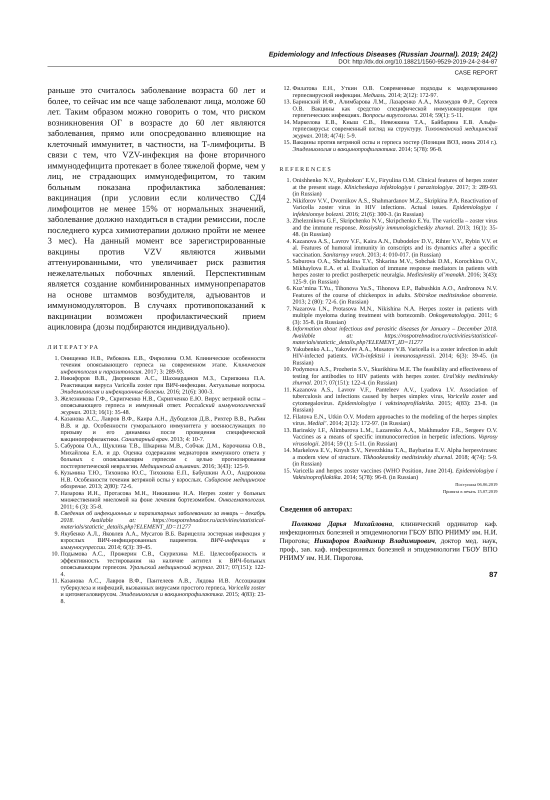Epidemiology and Infectious Diseases (Russian Journal). 2019; 24(2)
DOI: http://dx.doi.org/10.18821/1560-9529-2019-24-2-84-87
CASE REPORT
раньше это считалось заболевание возраста 60 лет и более, то сейчас им все чаще заболевают лица, моложе 60 лет. Таким образом можно говорить о том, что риском возникновения ОГ в возрасте до 60 лет являются заболевания, прямо или опосредованно влияющие на клеточный иммунитет, в частности, на Т-лимфоциты. В связи с тем, что VZV-инфекция на фоне вторичного иммунодефицита протекает в более тяжелой форме, чем у лиц, не страдающих иммунодефицитом, то таким больным показана профилактика заболевания: вакцинация (при условии если количество СД4 лимфоцитов не менее 15% от нормальных значений, заболевание должно находиться в стадии ремиссии, после последнего курса химиотерапии должно пройти не менее 3 мес). На данный момент все зарегистрированные вакцины против VZV являются живыми аттенуированными, что увеличивает риск развития нежелательных побочных явлений. Перспективным является создание комбинированных иммунопрепаратов на основе штаммов возбудителя, адъювантов и иммуномодуляторов. В случаях противопоказаний к вакцинации возможен профилактический прием ацикловира (дозы подбираются индивидуально).
ЛИТЕРАТУРА
1. Онищенко Н.В., Рябоконь Е.В., Фирюлина О.М. Клинические особенности течения опоясывающего герпеса на современном этапе. Клиническая инфектология и паразитология. 2017; 3: 289-93.
2. Никифоров В.В., Дворников А.С., Шахмарданов М.З., Скрипкина П.А. Реактивация вируса Varicella zoster при ВИЧ-инфекции. Актуальные вопросы. Эпидемиология и инфекционные болезни. 2016; 21(6): 300-3.
3. Железникова Г.Ф., Скрипченко Н.В., Скрипченко Е.Ю. Вирус ветряной оспы – опоясывающего герпеса и иммунный ответ. Российский иммунологический журнал. 2013; 16(1): 35-48.
4. Казанова А.С., Лавров В.Ф., Каира А.Н., Дубоделов Д.В., Рихтер В.В., Рыбин В.В. и др. Особенности гуморального иммунитета у военнослужащих по призыву и его динамика после проведения специфической вакцинопрофилактики. Санитарный врач. 2013; 4: 10-7.
5. Сабурова О.А., Щуклина Т.В., Шкарина М.В., Собчак Д.М., Корочкина О.В., Михайлова Е.А. и др. Оценка содержания медиаторов иммунного ответа у больных с опоясывающим герпесом с целью прогнозирования постгерпетической невралгии. Медицинский альманах. 2016; 3(43): 125-9.
6. Кузьмина Т.Ю., Тихонова Ю.С., Тихонова Е.П., Бабушкин А.О., Андронова Н.В. Особенности течения ветряной оспы у взрослых. Сибирское медицинское обозрение. 2013; 2(80): 72-6.
7. Назарова И.Н., Протасова М.Н., Никишина Н.А. Herpes zoster у больных множественной миеломой на фоне лечения бортезомибом. Онкогематология. 2011; 6 (3): 35-8.
8. Сведения об инфекционных и паразитарных заболеваниях за январь – декабрь 2018. Available at: https://rospotrebnadzor.ru/activities/statistical-materials/statictic_details.php?ELEMENT_ID=11277
9. Якубенко А.Л., Яковлев А.А., Мусатов В.Б. Варицелла зостерная инфекция у взрослых ВИЧ-инфицированных пациентов. ВИЧ-инфекции и иммуносупрессии. 2014; 6(3): 39-45.
10. Подымова А.С., Прожерин С.В., Скурихина М.Е. Целесообразность и эффективность тестирования на наличие антител к ВИЧ-больных опоясывающим герпесом. Уральский медицинский журнал. 2017; 07(151): 122-4.
11. Казанова А.С., Лавров В.Ф., Пантелеев А.В., Лядова И.В. Ассоциация туберкулеза и инфекций, вызванных вирусами простого герпеса, Varicella zoster и цитомегаловирусом. Эпидемиология и вакцинопрофилактика. 2015; 4(83): 23-8.
12. Филатова Е.Н., Уткин О.В. Современные подходы к моделированию герпесвирусной инфекции. Медиаль. 2014; 2(12): 172-97.
13. Баринский И.Ф., Алимбарова Л.М., Лазаренко А.А., Махмудов Ф.Р., Сергеев О.В. Вакцины как средство специфической иммунокоррекции при герпетических инфекциях. Вопросы вирусологии. 2014; 59(1): 5-11.
14. Маркелова Е.В., Кныш С.В., Невежкина Т.А., Байбарина Е.В. Альфа-герпесвирусы: современный взгляд на структуру. Тихоокеанский медицинский журнал. 2018; 4(74): 5-9.
15. Вакцины против ветряной оспы и герпеса зостер (Позиция ВОЗ, июнь 2014 г.). Эпидемиология и вакцинопрофилактика. 2014; 5(78): 96-8.
REFERENCES
1. Onishhenko N.V., Ryabokon’ E.V., Firyulina O.M. Clinical features of herpes zoster at the present stage. Klinicheskaya infektologiya i parazitologiya. 2017; 3: 289-93. (in Russian)
2. Nikiforov V.V., Dvornikov A.S., Shahmardanov M.Z., Skripkina P.A. Reactivation of Varicella zoster virus in HIV infections. Actual issues. Epidemiologiya i infektsionnye bolezni. 2016; 21(6): 300-3. (in Russian)
3. Zheleznikova G.F., Skripchenko N.V., Skripchenko E.Yu. The varicella – zoster virus and the immune response. Rossiyskiy immunologicheskiy zhurnal. 2013; 16(1): 35-48. (in Russian)
4. Kazanova A.S., Lavrov V.F., Kaira A.N., Dubodelov D.V., Rihter V.V., Rybin V.V. et al. Features of humoral immunity in conscripts and its dynamics after a specific vaccination. Sanitarnyy vrach. 2013; 4: 010-017. (in Russian)
5. Saburova O.A., Shchuklina T.V., Shkarina M.V., Sobchak D.M., Korochkina O.V., Mikhaylova E.A. et al. Evaluation of immune response mediators in patients with herpes zoster to predict postherpetic neuralgia. Meditsinskiy al’manakh. 2016; 3(43): 125-9. (in Russian)
6. Kuz’mina T.Yu., Tihonova Yu.S., Tihonova E.P., Babushkin A.O., Andronova N.V. Features of the course of chickenpox in adults. Sibirskoe meditsinskoe obozrenie. 2013; 2 (80): 72-6. (in Russian)
7. Nazarova I.N., Protasova M.N., Nikishina N.A. Herpes zoster in patients with multiple myeloma during treatment with bortezomib. Onkogematologiya. 2011; 6 (3): 35-8. (in Russian)
8. Information about infectious and parasitic diseases for January – December 2018. Available at: https://rospotrebnadzor.ru/activities/statistical-materials/statictic_details.php?ELEMENT_ID=11277
9. Yakubenko A.L., Yakovlev A.A., Musatov V.B. Varicella is a zoster infection in adult HIV-infected patients. VICh-infektsii i immunosupressii. 2014; 6(3): 39-45. (in Russian)
10. Podymova A.S., Prozherin S.V., Skurikhina M.E. The feasibility and effectiveness of testing for antibodies to HIV patients with herpes zoster. Ural’skiy meditsinskiy zhurnal. 2017; 07(151): 122-4. (in Russian)
11. Kazanova A.S., Lavrov V.F., Panteleev A.V., Lyadova I.V. Association of tuberculosis and infections caused by herpes simplex virus, Varicella zoster and cytomegalovirus. Epidemiologiya i vaktsinoprofilaktika. 2015; 4(83): 23-8. (in Russian)
12. Filatova E.N., Utkin O.V. Modern approaches to the modeling of the herpes simplex virus. Medial’. 2014; 2(12): 172-97. (in Russian)
13. Barinskiy I.F., Alimbarova L.M., Lazarenko A.A., Makhmudov F.R., Sergeev O.V. Vaccines as a means of specific immunocorrection in herpetic infections. Voprosy virusologii. 2014; 59 (1): 5-11. (in Russian)
14. Markelova E.V., Knysh S.V., Nevezhkina T.A., Baybarina E.V. Alpha herpesviruses: a modern view of structure. Tikhookeanskiy meditsinskiy zhurnal. 2018; 4(74): 5-9. (in Russian)
15. Varicella and herpes zoster vaccines (WHO Position, June 2014). Epidemiologiya i Vaktsinoprofilaktika. 2014; 5(78): 96-8. (in Russian)
Поступила 06.06.2019
Принята в печать 15.07.2019
Сведения об авторах:
Полякова Дарья Михайловна, клинический ординатор каф. инфекционных болезней и эпидемиологии ГБОУ ВПО РНИМУ им. Н.И. Пирогова; Никифоров Владимир Владимирович, доктор мед. наук, проф., зав. каф. инфекционных болезней и эпидемиологии ГБОУ ВПО РНИМУ им. Н.И. Пирогова.
87